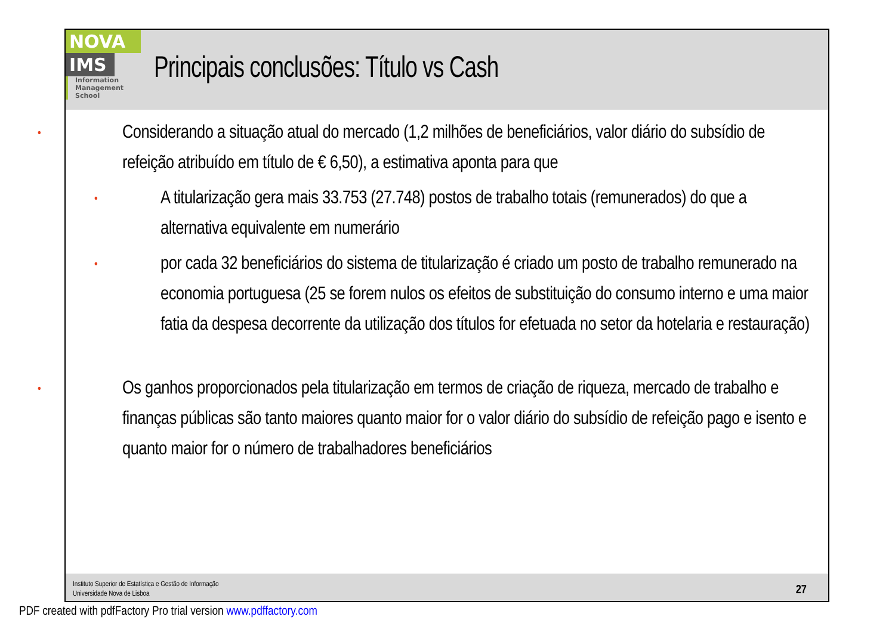NOVA
IMS
Information
Management
School
Principais conclusões: Título vs Cash
• Considerando a situação atual do mercado (1,2 milhões de beneficiários, valor diário do subsídio de refeição atribuído em título de € 6,50), a estimativa aponta para que
• A titularização gera mais 33.753 (27.748) postos de trabalho totais (remunerados) do que a alternativa equivalente em numerário
• por cada 32 beneficiários do sistema de titularização é criado um posto de trabalho remunerado na economia portuguesa (25 se forem nulos os efeitos de substituição do consumo interno e uma maior fatia da despesa decorrente da utilização dos títulos for efetuada no setor da hotelaria e restauração)
• Os ganhos proporcionados pela titularização em termos de criação de riqueza, mercado de trabalho e finanças públicas são tanto maiores quanto maior for o valor diário do subsídio de refeição pago e isento e quanto maior for o número de trabalhadores beneficiários
Instituto Superior de Estatística e Gestão de Informação
Universidade Nova de Lisboa
27
PDF created with pdfFactory Pro trial version www.pdffactory.com